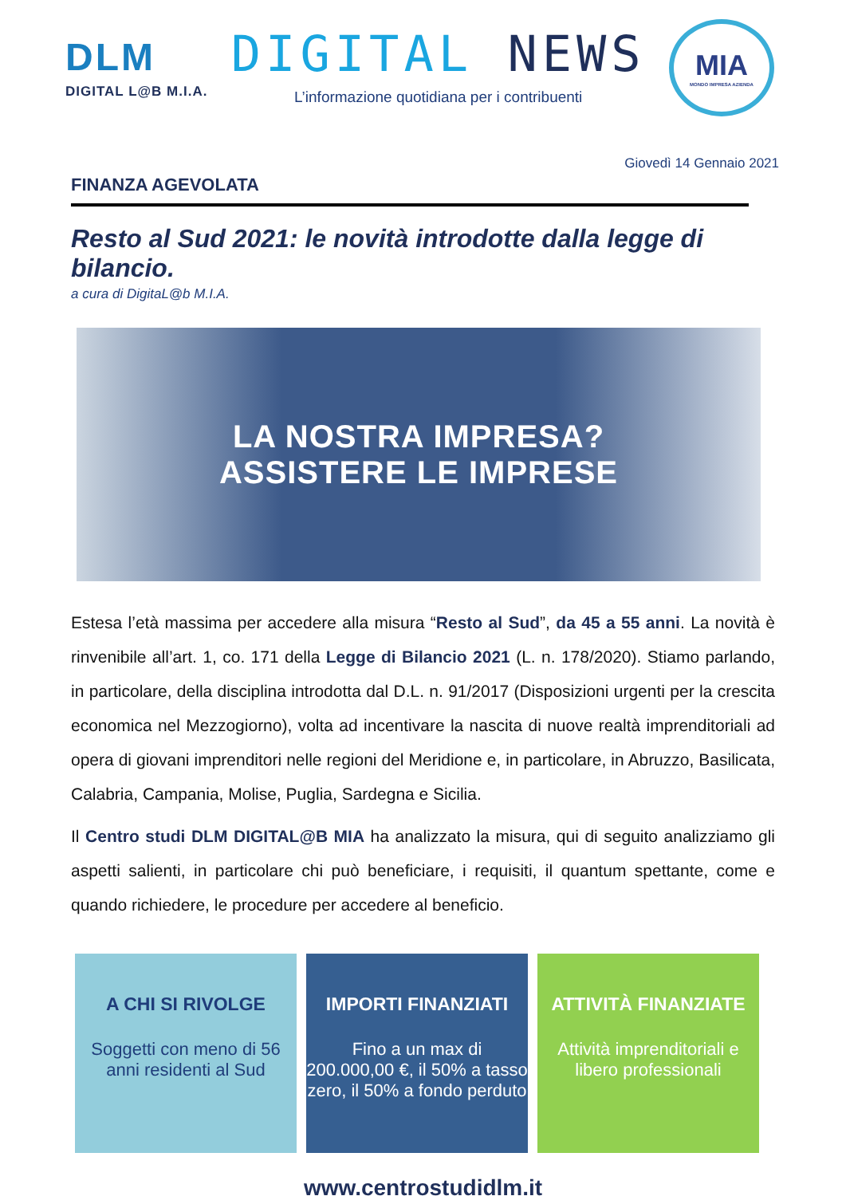DLM
DIGITAL L@B M.I.A.
DIGITAL NEWS
L’informazione quotidiana per i contribuenti
MIA
MONDO IMPRESA AZIENDA
Giovedì 14 Gennaio 2021
FINANZA AGEVOLATA
Resto al Sud 2021: le novità introdotte dalla legge di bilancio.
a cura di DigitaL@b M.I.A.
LA NOSTRA IMPRESA?
ASSISTERE LE IMPRESE
Estesa l’età massima per accedere alla misura “Resto al Sud”, da 45 a 55 anni. La novità è rinvenibile all’art. 1, co. 171 della Legge di Bilancio 2021 (L. n. 178/2020). Stiamo parlando, in particolare, della disciplina introdotta dal D.L. n. 91/2017 (Disposizioni urgenti per la crescita economica nel Mezzogiorno), volta ad incentivare la nascita di nuove realtà imprenditoriali ad opera di giovani imprenditori nelle regioni del Meridione e, in particolare, in Abruzzo, Basilicata, Calabria, Campania, Molise, Puglia, Sardegna e Sicilia.
Il Centro studi DLM DIGITAL@B MIA ha analizzato la misura, qui di seguito analizziamo gli aspetti salienti, in particolare chi può beneficiare, i requisiti, il quantum spettante, come e quando richiedere, le procedure per accedere al beneficio.
A CHI SI RIVOLGE
Soggetti con meno di 56 anni residenti al Sud
IMPORTI FINANZIATI
Fino a un max di 200.000,00 €, il 50% a tasso zero, il 50% a fondo perduto
ATTIVITÀ FINANZIATE
Attività imprenditoriali e libero professionali
www.centrostudidlm.it